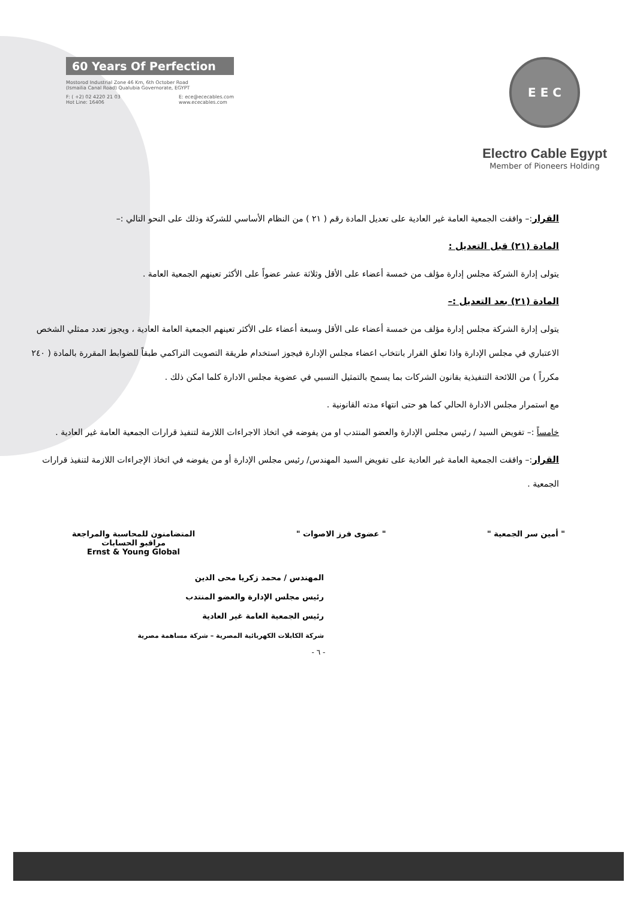60 Years Of Perfection
Mostorod Industrial Zone 46 Km, 6th October Road
(Ismailia Canal Road) Qualubia Governorate, EGYPT
F: ( +2) 02 4220 21 03
Hot Line: 16406
E: ece@ececables.com
www.ececables.com
E E C
Electro Cable Egypt
Member of Pioneers Holding
القرار:– وافقت الجمعية العامة غير العادية على تعديل المادة رقم ( ٢١ ) من النظام الأساسي للشركة وذلك على النحو التالي :–
المادة (٢١) قبل التعديل :
يتولى إدارة الشركة مجلس إدارة مؤلف من خمسة أعضاء على الأقل وثلاثة عشر عضواً على الأكثر تعينهم الجمعية العامة .
المادة (٢١) بعد التعديل :–
يتولى إدارة الشركة مجلس إدارة مؤلف من خمسة أعضاء على الأقل وسبعة أعضاء على الأكثر تعينهم الجمعية العامة العادية ، ويجوز تعدد ممثلي الشخص الاعتباري في مجلس الإدارة واذا تعلق القرار بانتخاب اعضاء مجلس الإدارة فيجوز استخدام طريقة التصويت التراكمي طبقاً للضوابط المقررة بالمادة ( ٢٤٠ مكرراً ) من اللائحة التنفيذية بقانون الشركات بما يسمح بالتمثيل النسبي في عضوية مجلس الادارة كلما امكن ذلك .
مع استمرار مجلس الادارة الحالي كما هو حتى انتهاء مدته القانونية .
خامساً :– تفويض السيد / رئيس مجلس الإدارة والعضو المنتدب او من يفوضه في اتخاذ الاجراءات اللازمة لتنفيذ قرارات الجمعية العامة غير العادية .
القرار:– وافقت الجمعية العامة غير العادية على تفويض السيد المهندس/ رئيس مجلس الإدارة أو من يفوضه في اتخاذ الإجراءات اللازمة لتنفيذ قرارات الجمعية .
" أمين سر الجمعية " " عضوى فرز الاصوات " المتضامنون للمحاسبة والمراجعة
مراقبو الحسابات
Ernst & Young Global
المهندس / محمد زكريا محى الدين
رئيس مجلس الإدارة والعضو المنتدب
رئيس الجمعية العامة غير العادية
شركة الكابلات الكهربائية المصرية – شركة مساهمة مصرية
- ٦ -